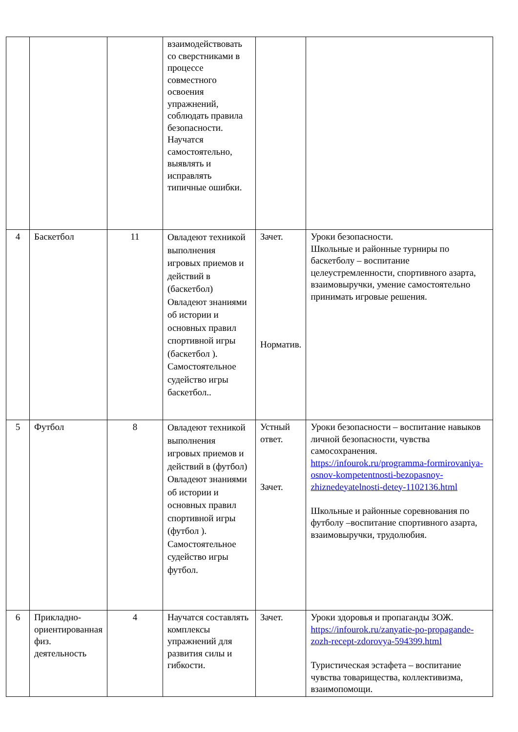| | | | взаимодействовать со сверстниками в процессе совместного освоения упражнений, соблюдать правила безопасности. Научатся самостоятельно, выявлять и исправлять типичные ошибки. | | |
| 4 | Баскетбол | 11 | Овладеют техникой выполнения игровых приемов и действий в (баскетбол) Овладеют знаниями об истории и основных правил спортивной игры (баскетбол ). Самостоятельное судейство игры баскетбол.. | Зачет. Норматив. | Уроки безопасности. Школьные и районные турниры по баскетболу – воспитание целеустремленности, спортивного азарта, взаимовыручки, умение самостоятельно принимать игровые решения. |
| 5 | Футбол | 8 | Овладеют техникой выполнения игровых приемов и действий в (футбол) Овладеют знаниями об истории и основных правил спортивной игры (футбол ). Самостоятельное судейство игры футбол. | Устный ответ. Зачет. | Уроки безопасности – воспитание навыков личной безопасности, чувства самосохранения. https://infourok.ru/programma-formirovaniya-osnov-kompetentnosti-bezopasnoy-zhiznedeyatelnosti-detey-1102136.html Школьные и районные соревнования по футболу –воспитание спортивного азарта, взаимовыручки, трудолюбия. |
| 6 | Прикладно-ориентированная физ. деятельность | 4 | Научатся составлять комплексы упражнений для развития силы и гибкости. | Зачет. | Уроки здоровья и пропаганды ЗОЖ. https://infourok.ru/zanyatie-po-propagande-zozh-recept-zdorovya-594399.html Туристическая эстафета – воспитание чувства товарищества, коллективизма, взаимопомощи. |